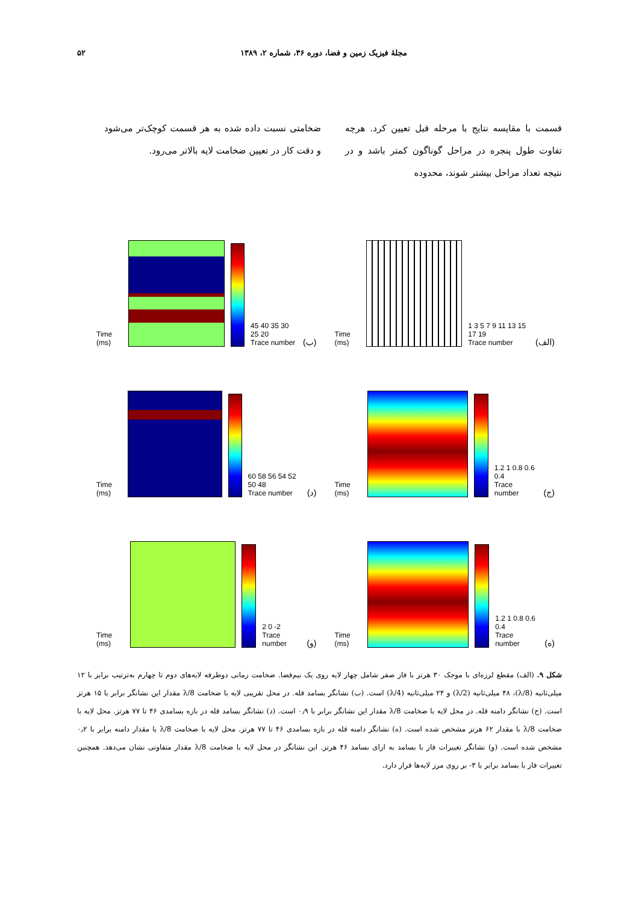۵۲ مجلهٔ فیزیک زمین و فضا، دوره ۳۶، شماره ۲، ۱۳۸۹
قسمت با مقایسه نتایج با مرحله قبل تعیین کرد. هرچه تفاوت طول پنجره در مراحل گوناگون کمتر باشد و در نتیجه تعداد مراحل بیشتر شوند، محدوده
ضخامتی نسبت داده شده به هر قسمت کوچک‌تر می‌شود و دقت کار در تعیین ضخامت لایه بالاتر می‌رود.
Time (ms)
1 3 5 7 9 11 13 15 17 19
Trace number
(الف)
Time (ms)
45 40 35 30 25 20
Trace number
(ب)
Time (ms)
1.2 1 0.8 0.6 0.4
Trace number
(ج)
Time (ms)
60 58 56 54 52 50 48
Trace number
(د)
Time (ms)
1.2 1 0.8 0.6 0.4
Trace number
(ه)
Time (ms)
2 0 -2
Trace number
(و)
شکل ۹. (الف) مقطع لرزه‌ای با موجک ۳۰ هرتز با فاز صفر شامل چهار لایه روی یک نیم‌فضا. ضخامت زمانی دوطرفه لایه‌های دوم تا چهارم به‌ترتیب برابر با ۱۲ میلی‌ثانیه (λ/8)، ۴۸ میلی‌ثانیه (λ/2) و ۲۴ میلی‌ثانیه (λ/4) است. (ب) نشانگر بسامد قله. در محل تقریبی لایه با ضخامت λ/8 مقدار این نشانگر برابر با ۱۵ هرتز است. (ج) نشانگر دامنه قله. در محل لایه با ضخامت λ/8 مقدار این نشانگر برابر با ۰٫۹ است. (د) نشانگر بسامد قله در بازه بسامدی ۴۶ تا ۷۷ هرتز. محل لایه با ضخامت λ/8 با مقدار ۶۲ هرتز مشخص شده است. (ه) نشانگر دامنه قله در بازه بسامدی ۴۶ تا ۷۷ هرتز. محل لایه با ضخامت λ/8 با مقدار دامنه برابر با ۰٫۲ مشخص شده است. (و) نشانگر تغییرات فاز با بسامد به ازای بسامد ۴۶ هرتز. این نشانگر در محل لایه با ضخامت λ/8 مقدار متفاوتی نشان می‌دهد. همچنین تغییرات فاز با بسامد برابر با ۳- بر روی مرز لایه‌ها قرار دارد.